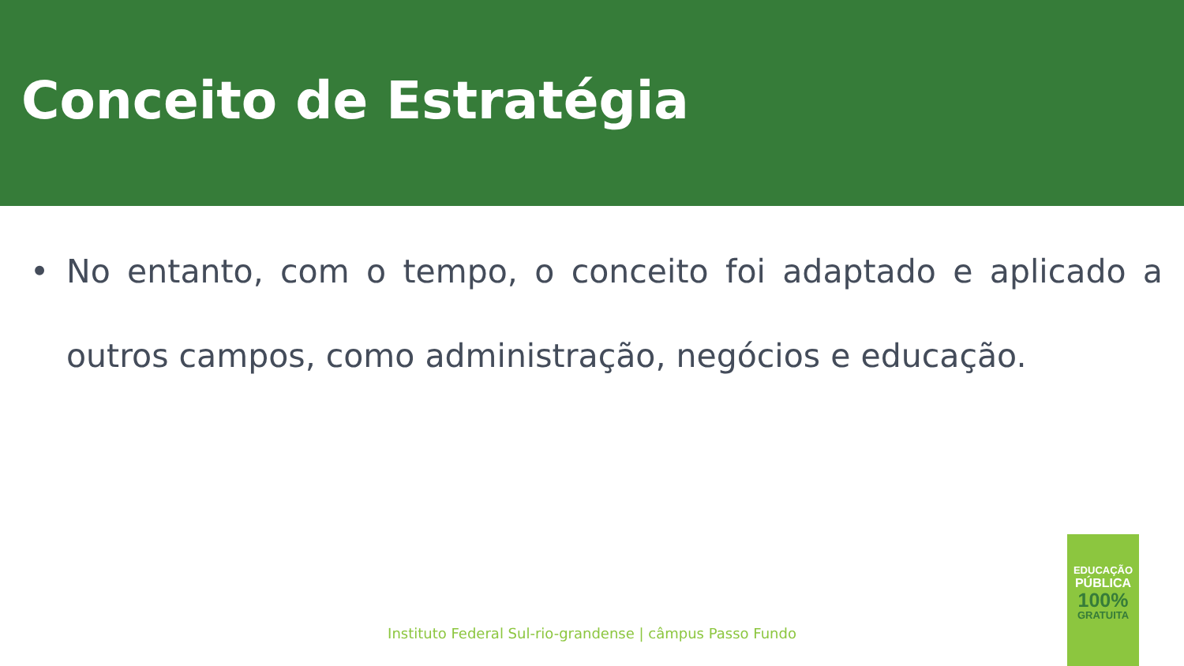Conceito de Estratégia
• No entanto, com o tempo, o conceito foi adaptado e aplicado a outros campos, como administração, negócios e educação.
Instituto Federal Sul-rio-grandense | câmpus Passo Fundo
EDUCAÇÃO
PÚBLICA
100%
GRATUITA